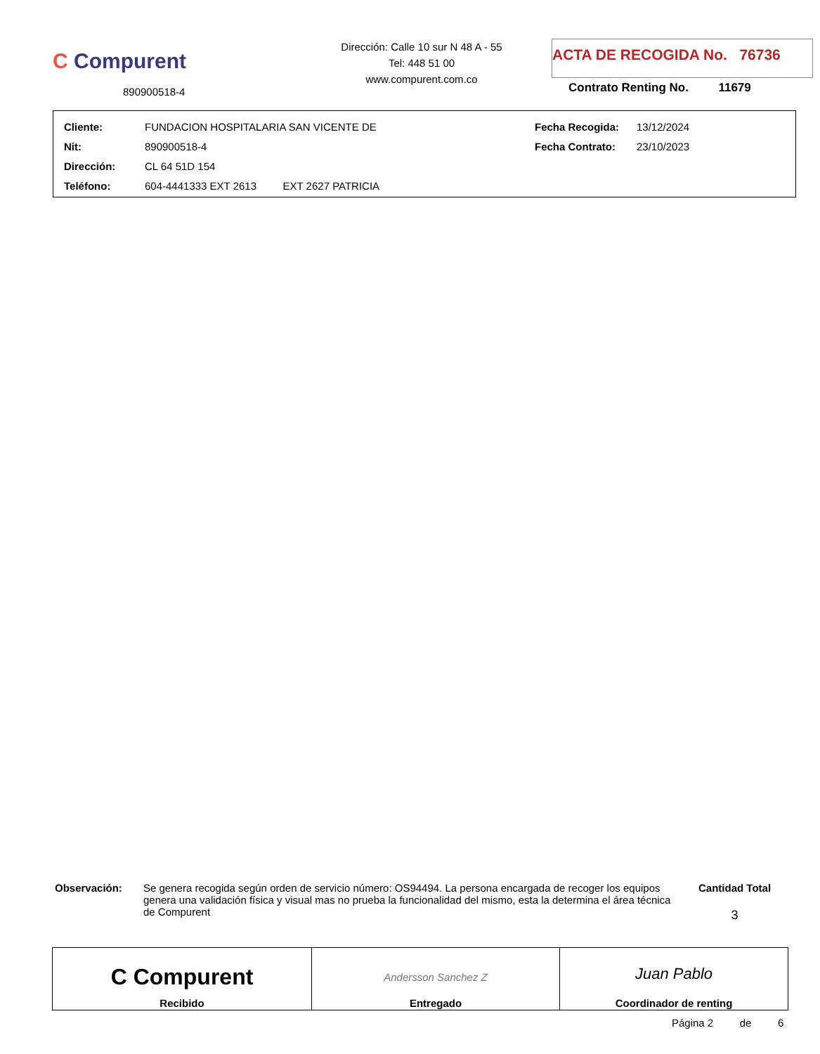C Compurent
890900518-4
Dirección: Calle 10 sur N 48 A - 55
Tel: 448 51 00
www.compurent.com.co
ACTA DE RECOGIDA No. 76736
Contrato Renting No. 11679
| Cliente: | FUNDACION HOSPITALARIA SAN VICENTE DE | Fecha Recogida: | 13/12/2024 |
| Nit: | 890900518-4 | Fecha Contrato: | 23/10/2023 |
| Dirección: | CL 64 51D 154 | | |
| Teléfono: | 604-4441333 EXT 2613 EXT 2627 PATRICIA | | |
Observación: Se genera recogida según orden de servicio número: OS94494. La persona encargada de recoger los equipos genera una validación física y visual mas no prueba la funcionalidad del mismo, esta la determina el área técnica de Compurent
Cantidad Total
3
| C Compurent Recibido | Andersson Sanchez Z Entregado | Juan Pablo Coordinador de renting |
Página 2 de 6